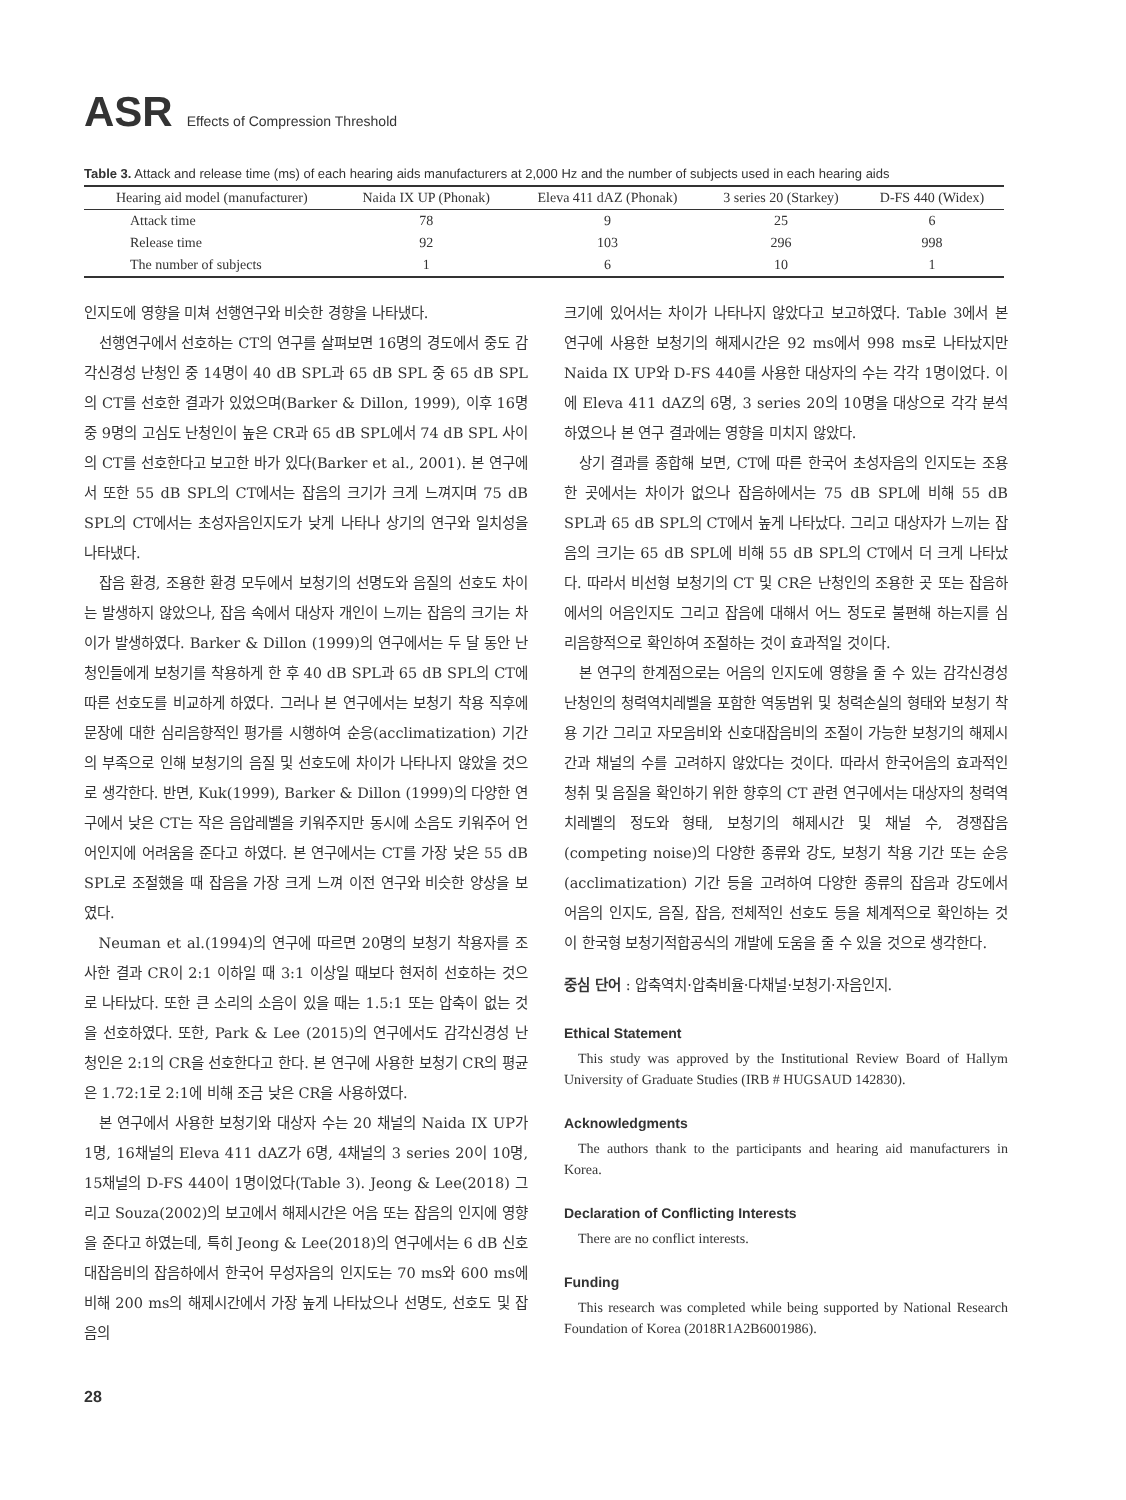ASR Effects of Compression Threshold
Table 3. Attack and release time (ms) of each hearing aids manufacturers at 2,000 Hz and the number of subjects used in each hearing aids
| Hearing aid model (manufacturer) | Naida IX UP (Phonak) | Eleva 411 dAZ (Phonak) | 3 series 20 (Starkey) | D-FS 440 (Widex) |
| --- | --- | --- | --- | --- |
| Attack time | 78 | 9 | 25 | 6 |
| Release time | 92 | 103 | 296 | 998 |
| The number of subjects | 1 | 6 | 10 | 1 |
인지도에 영향을 미쳐 선행연구와 비슷한 경향을 나타냈다.
선행연구에서 선호하는 CT의 연구를 살펴보면 16명의 경도에서 중도 감각신경성 난청인 중 14명이 40 dB SPL과 65 dB SPL 중 65 dB SPL의 CT를 선호한 결과가 있었으며(Barker & Dillon, 1999), 이후 16명 중 9명의 고심도 난청인이 높은 CR과 65 dB SPL에서 74 dB SPL 사이의 CT를 선호한다고 보고한 바가 있다(Barker et al., 2001). 본 연구에서 또한 55 dB SPL의 CT에서는 잡음의 크기가 크게 느껴지며 75 dB SPL의 CT에서는 초성자음인지도가 낮게 나타나 상기의 연구와 일치성을 나타냈다.
잡음 환경, 조용한 환경 모두에서 보청기의 선명도와 음질의 선호도 차이는 발생하지 않았으나, 잡음 속에서 대상자 개인이 느끼는 잡음의 크기는 차이가 발생하였다. Barker & Dillon (1999)의 연구에서는 두 달 동안 난청인들에게 보청기를 착용하게 한 후 40 dB SPL과 65 dB SPL의 CT에 따른 선호도를 비교하게 하였다. 그러나 본 연구에서는 보청기 착용 직후에 문장에 대한 심리음향적인 평가를 시행하여 순응(acclimatization) 기간의 부족으로 인해 보청기의 음질 및 선호도에 차이가 나타나지 않았을 것으로 생각한다. 반면, Kuk(1999), Barker & Dillon (1999)의 다양한 연구에서 낮은 CT는 작은 음압레벨을 키워주지만 동시에 소음도 키워주어 언어인지에 어려움을 준다고 하였다. 본 연구에서는 CT를 가장 낮은 55 dB SPL로 조절했을 때 잡음을 가장 크게 느껴 이전 연구와 비슷한 양상을 보였다.
Neuman et al.(1994)의 연구에 따르면 20명의 보청기 착용자를 조사한 결과 CR이 2:1 이하일 때 3:1 이상일 때보다 현저히 선호하는 것으로 나타났다. 또한 큰 소리의 소음이 있을 때는 1.5:1 또는 압축이 없는 것을 선호하였다. 또한, Park & Lee (2015)의 연구에서도 감각신경성 난청인은 2:1의 CR을 선호한다고 한다. 본 연구에 사용한 보청기 CR의 평균은 1.72:1로 2:1에 비해 조금 낮은 CR을 사용하였다.
본 연구에서 사용한 보청기와 대상자 수는 20 채널의 Naida IX UP가 1명, 16채널의 Eleva 411 dAZ가 6명, 4채널의 3 series 20이 10명, 15채널의 D-FS 440이 1명이었다(Table 3). Jeong & Lee(2018) 그리고 Souza(2002)의 보고에서 해제시간은 어음 또는 잡음의 인지에 영향을 준다고 하였는데, 특히 Jeong & Lee(2018)의 연구에서는 6 dB 신호대잡음비의 잡음하에서 한국어 무성자음의 인지도는 70 ms와 600 ms에 비해 200 ms의 해제시간에서 가장 높게 나타났으나 선명도, 선호도 및 잡음의
크기에 있어서는 차이가 나타나지 않았다고 보고하였다. Table 3에서 본 연구에 사용한 보청기의 해제시간은 92 ms에서 998 ms로 나타났지만 Naida IX UP와 D-FS 440를 사용한 대상자의 수는 각각 1명이었다. 이에 Eleva 411 dAZ의 6명, 3 series 20의 10명을 대상으로 각각 분석하였으나 본 연구 결과에는 영향을 미치지 않았다.
상기 결과를 종합해 보면, CT에 따른 한국어 초성자음의 인지도는 조용한 곳에서는 차이가 없으나 잡음하에서는 75 dB SPL에 비해 55 dB SPL과 65 dB SPL의 CT에서 높게 나타났다. 그리고 대상자가 느끼는 잡음의 크기는 65 dB SPL에 비해 55 dB SPL의 CT에서 더 크게 나타났다. 따라서 비선형 보청기의 CT 및 CR은 난청인의 조용한 곳 또는 잡음하에서의 어음인지도 그리고 잡음에 대해서 어느 정도로 불편해 하는지를 심리음향적으로 확인하여 조절하는 것이 효과적일 것이다.
본 연구의 한계점으로는 어음의 인지도에 영향을 줄 수 있는 감각신경성 난청인의 청력역치레벨을 포함한 역동범위 및 청력손실의 형태와 보청기 착용 기간 그리고 자모음비와 신호대잡음비의 조절이 가능한 보청기의 해제시간과 채널의 수를 고려하지 않았다는 것이다. 따라서 한국어음의 효과적인 청취 및 음질을 확인하기 위한 향후의 CT 관련 연구에서는 대상자의 청력역치레벨의 정도와 형태, 보청기의 해제시간 및 채널 수, 경쟁잡음(competing noise)의 다양한 종류와 강도, 보청기 착용 기간 또는 순응(acclimatization) 기간 등을 고려하여 다양한 종류의 잡음과 강도에서 어음의 인지도, 음질, 잡음, 전체적인 선호도 등을 체계적으로 확인하는 것이 한국형 보청기적합공식의 개발에 도움을 줄 수 있을 것으로 생각한다.
중심 단어 : 압축역치·압축비율·다채널·보청기·자음인지.
Ethical Statement
This study was approved by the Institutional Review Board of Hallym University of Graduate Studies (IRB # HUGSAUD 142830).
Acknowledgments
The authors thank to the participants and hearing aid manufacturers in Korea.
Declaration of Conflicting Interests
There are no conflict interests.
Funding
This research was completed while being supported by National Research Foundation of Korea (2018R1A2B6001986).
28